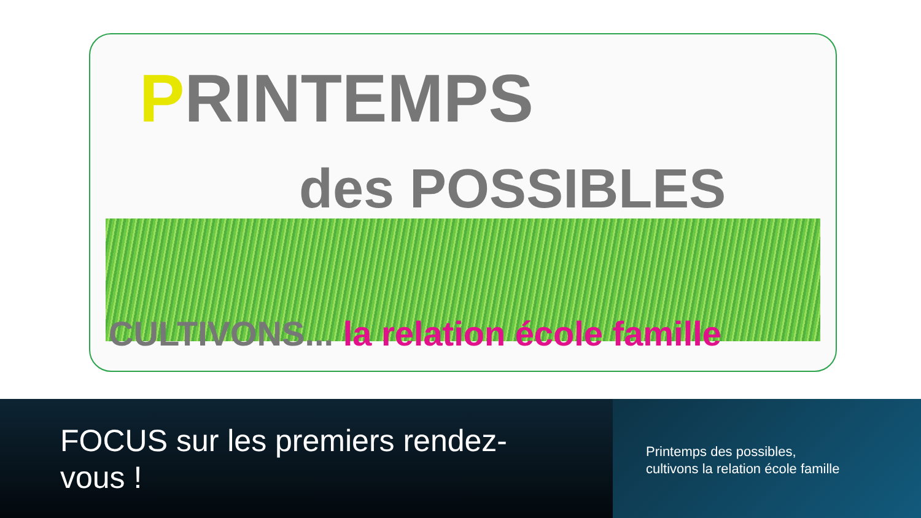PRINTEMPS
des POSSIBLES
CULTIVONS... la relation école famille
FOCUS sur les premiers rendez-
vous !
Printemps des possibles,
cultivons la relation école famille